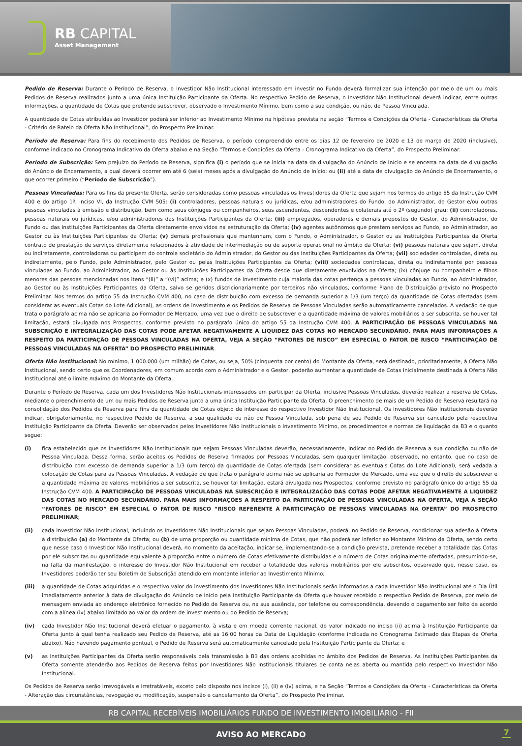RB CAPITAL
Asset Management
Pedido de Reserva: Durante o Período de Reserva, o Investidor Não Institucional interessado em investir no Fundo deverá formalizar sua intenção por meio de um ou mais Pedidos de Reserva realizados junto a uma única Instituição Participante da Oferta. No respectivo Pedido de Reserva, o Investidor Não Institucional deverá indicar, entre outras informações, a quantidade de Cotas que pretende subscrever, observado o Investimento Mínimo, bem como a sua condição, ou não, de Pessoa Vinculada.
A quantidade de Cotas atribuídas ao Investidor poderá ser inferior ao Investimento Mínimo na hipótese prevista na seção “Termos e Condições da Oferta - Características da Oferta - Critério de Rateio da Oferta Não Institucional”, do Prospecto Preliminar.
Período de Reserva: Para fins do recebimento dos Pedidos de Reserva, o período compreendido entre os dias 12 de fevereiro de 2020 e 13 de março de 2020 (inclusive), conforme indicado no Cronograma Indicativo da Oferta abaixo e na Seção “Termos e Condições da Oferta - Cronograma Indicativo da Oferta”, do Prospecto Preliminar.
Período de Subscrição: Sem prejuízo do Período de Reserva, significa (i) o período que se inicia na data da divulgação do Anúncio de Início e se encerra na data de divulgação do Anúncio de Encerramento, a qual deverá ocorrer em até 6 (seis) meses após a divulgação do Anúncio de Início; ou (ii) até a data de divulgação do Anúncio de Encerramento, o que ocorrer primeiro (“Período de Subscrição”).
Pessoas Vinculadas: Para os fins da presente Oferta, serão consideradas como pessoas vinculadas os Investidores da Oferta que sejam nos termos do artigo 55 da Instrução CVM 400 e do artigo 1º, inciso VI, da Instrução CVM 505: (i) controladores, pessoas naturais ou jurídicas, e/ou administradores do Fundo, do Administrador, do Gestor e/ou outras pessoas vinculadas à emissão e distribuição, bem como seus cônjuges ou companheiros, seus ascendentes, descendentes e colaterais até o 2º (segundo) grau; (ii) controladores, pessoas naturais ou jurídicas, e/ou administradores das Instituições Participantes da Oferta; (iii) empregados, operadores e demais prepostos do Gestor, do Administrador, do Fundo ou das Instituições Participantes da Oferta diretamente envolvidos na estruturação da Oferta; (iv) agentes autônomos que prestem serviços ao Fundo, ao Administrador, ao Gestor ou às Instituições Participantes da Oferta; (v) demais profissionais que mantenham, com o Fundo, o Administrador, o Gestor ou as Instituições Participantes da Oferta contrato de prestação de serviços diretamente relacionados à atividade de intermediação ou de suporte operacional no âmbito da Oferta; (vi) pessoas naturais que sejam, direta ou indiretamente, controladoras ou participem do controle societário do Administrador, do Gestor ou das Instituições Participantes da Oferta; (vii) sociedades controladas, direta ou indiretamente, pelo Fundo, pelo Administrador, pelo Gestor ou pelas Instituições Participantes da Oferta; (viii) sociedades controladas, direta ou indiretamente por pessoas vinculadas ao Fundo, ao Administrador, ao Gestor ou às Instituições Participantes da Oferta desde que diretamente envolvidos na Oferta; (ix) cônjuge ou companheiro e filhos menores das pessoas mencionadas nos itens “(ii)” a “(vi)” acima; e (x) fundos de investimento cuja maioria das cotas pertença a pessoas vinculadas ao Fundo, ao Administrador, ao Gestor ou às Instituições Participantes da Oferta, salvo se geridos discricionariamente por terceiros não vinculados, conforme Plano de Distribuição previsto no Prospecto Preliminar. Nos termos do artigo 55 da Instrução CVM 400, no caso de distribuição com excesso de demanda superior a 1/3 (um terço) da quantidade de Cotas ofertadas (sem considerar as eventuais Cotas do Lote Adicional), as ordens de investimento e os Pedidos de Reserva de Pessoas Vinculadas serão automaticamente cancelados. A vedação de que trata o parágrafo acima não se aplicaria ao Formador de Mercado, uma vez que o direito de subscrever e a quantidade máxima de valores mobiliários a ser subscrita, se houver tal limitação, estará divulgada nos Prospectos, conforme previsto no parágrafo único do artigo 55 da Instrução CVM 400. A PARTICIPAÇÃO DE PESSOAS VINCULADAS NA SUBSCRIÇÃO E INTEGRALIZAÇÃO DAS COTAS PODE AFETAR NEGATIVAMENTE A LIQUIDEZ DAS COTAS NO MERCADO SECUNDÁRIO. PARA MAIS INFORMAÇÕES A RESPEITO DA PARTICIPAÇÃO DE PESSOAS VINCULADAS NA OFERTA, VEJA A SEÇÃO “FATORES DE RISCO” EM ESPECIAL O FATOR DE RISCO “PARTICIPAÇÃO DE PESSOAS VINCULADAS NA OFERTA” DO PROSPECTO PRELIMINAR.
Oferta Não Institucional: No mínimo, 1.000.000 (um milhão) de Cotas, ou seja, 50% (cinquenta por cento) do Montante da Oferta, será destinado, prioritariamente, à Oferta Não Institucional, sendo certo que os Coordenadores, em comum acordo com o Administrador e o Gestor, poderão aumentar a quantidade de Cotas inicialmente destinada à Oferta Não Institucional até o limite máximo do Montante da Oferta.
Durante o Período de Reserva, cada um dos Investidores Não Institucionais interessados em participar da Oferta, inclusive Pessoas Vinculadas, deverão realizar a reserva de Cotas, mediante o preenchimento de um ou mais Pedidos de Reserva junto a uma única Instituição Participante da Oferta. O preenchimento de mais de um Pedido de Reserva resultará na consolidação dos Pedidos de Reserva para fins da quantidade de Cotas objeto de interesse do respectivo Investidor Não Institucional. Os Investidores Não Institucionais deverão indicar, obrigatoriamente, no respectivo Pedido de Reserva, a sua qualidade ou não de Pessoa Vinculada, sob pena de seu Pedido de Reserva ser cancelado pela respectiva Instituição Participante da Oferta. Deverão ser observados pelos Investidores Não Institucionais o Investimento Mínimo, os procedimentos e normas de liquidação da B3 e o quanto segue:
(i) fica estabelecido que os Investidores Não Institucionais que sejam Pessoas Vinculadas deverão, necessariamente, indicar no Pedido de Reserva a sua condição ou não de Pessoa Vinculada. Dessa forma, serão aceitos os Pedidos de Reserva firmados por Pessoas Vinculadas, sem qualquer limitação, observado, no entanto, que no caso de distribuição com excesso de demanda superior a 1/3 (um terço) da quantidade de Cotas ofertada (sem considerar as eventuais Cotas do Lote Adicional), será vedada a colocação de Cotas para as Pessoas Vinculadas. A vedação de que trata o parágrafo acima não se aplicaria ao Formador de Mercado, uma vez que o direito de subscrever e a quantidade máxima de valores mobiliários a ser subscrita, se houver tal limitação, estará divulgada nos Prospectos, conforme previsto no parágrafo único do artigo 55 da Instrução CVM 400. A PARTICIPAÇÃO DE PESSOAS VINCULADAS NA SUBSCRIÇÃO E INTEGRALIZAÇÃO DAS COTAS PODE AFETAR NEGATIVAMENTE A LIQUIDEZ DAS COTAS NO MERCADO SECUNDÁRIO. PARA MAIS INFORMAÇÕES A RESPEITO DA PARTICIPAÇÃO DE PESSOAS VINCULADAS NA OFERTA, VEJA A SEÇÃO “FATORES DE RISCO” EM ESPECIAL O FATOR DE RISCO “RISCO REFERENTE À PARTICIPAÇÃO DE PESSOAS VINCULADAS NA OFERTA” DO PROSPECTO PRELIMINAR;
(ii) cada Investidor Não Institucional, incluindo os Investidores Não Institucionais que sejam Pessoas Vinculadas, poderá, no Pedido de Reserva, condicionar sua adesão à Oferta à distribuição (a) do Montante da Oferta; ou (b) de uma proporção ou quantidade mínima de Cotas, que não poderá ser inferior ao Montante Mínimo da Oferta, sendo certo que nesse caso o Investidor Não Institucional deverá, no momento da aceitação, indicar se, implementando-se a condição prevista, pretende receber a totalidade das Cotas por ele subscritas ou quantidade equivalente à proporção entre o número de Cotas efetivamente distribuídas e o número de Cotas originalmente ofertadas, presumindo-se, na falta da manifestação, o interesse do Investidor Não Institucional em receber a totalidade dos valores mobiliários por ele subscritos, observado que, nesse caso, os Investidores poderão ter seu Boletim de Subscrição atendido em montante inferior ao Investimento Mínimo;
(iii) a quantidade de Cotas adquiridas e o respectivo valor do investimento dos Investidores Não Institucionais serão informados a cada Investidor Não Institucional até o Dia Útil imediatamente anterior à data de divulgação do Anúncio de Início pela Instituição Participante da Oferta que houver recebido o respectivo Pedido de Reserva, por meio de mensagem enviada ao endereço eletrônico fornecido no Pedido de Reserva ou, na sua ausência, por telefone ou correspondência, devendo o pagamento ser feito de acordo com a alínea (iv) abaixo limitado ao valor da ordem de investimento ou do Pedido de Reserva;
(iv) cada Investidor Não Institucional deverá efetuar o pagamento, à vista e em moeda corrente nacional, do valor indicado no inciso (ii) acima à Instituição Participante da Oferta junto à qual tenha realizado seu Pedido de Reserva, até as 16:00 horas da Data de Liquidação (conforme indicada no Cronograma Estimado das Etapas da Oferta abaixo). Não havendo pagamento pontual, o Pedido de Reserva será automaticamente cancelado pela Instituição Participante da Oferta; e
(v) as Instituições Participantes da Oferta serão responsáveis pela transmissão à B3 das ordens acolhidas no âmbito dos Pedidos de Reserva. As Instituições Participantes da Oferta somente atenderão aos Pedidos de Reserva feitos por Investidores Não Institucionais titulares de conta nelas aberta ou mantida pelo respectivo Investidor Não Institucional.
Os Pedidos de Reserva serão irrevogáveis e irretratáveis, exceto pelo disposto nos incisos (i), (ii) e (iv) acima, e na Seção “Termos e Condições da Oferta - Características da Oferta - Alteração das circunstâncias, revogação ou modificação, suspensão e cancelamento da Oferta”, do Prospecto Preliminar.
RB CAPITAL RECEBÍVEIS IMOBILIÁRIOS FUNDO DE INVESTIMENTO IMOBILIÁRIO - FII
AVISO AO MERCADO 7